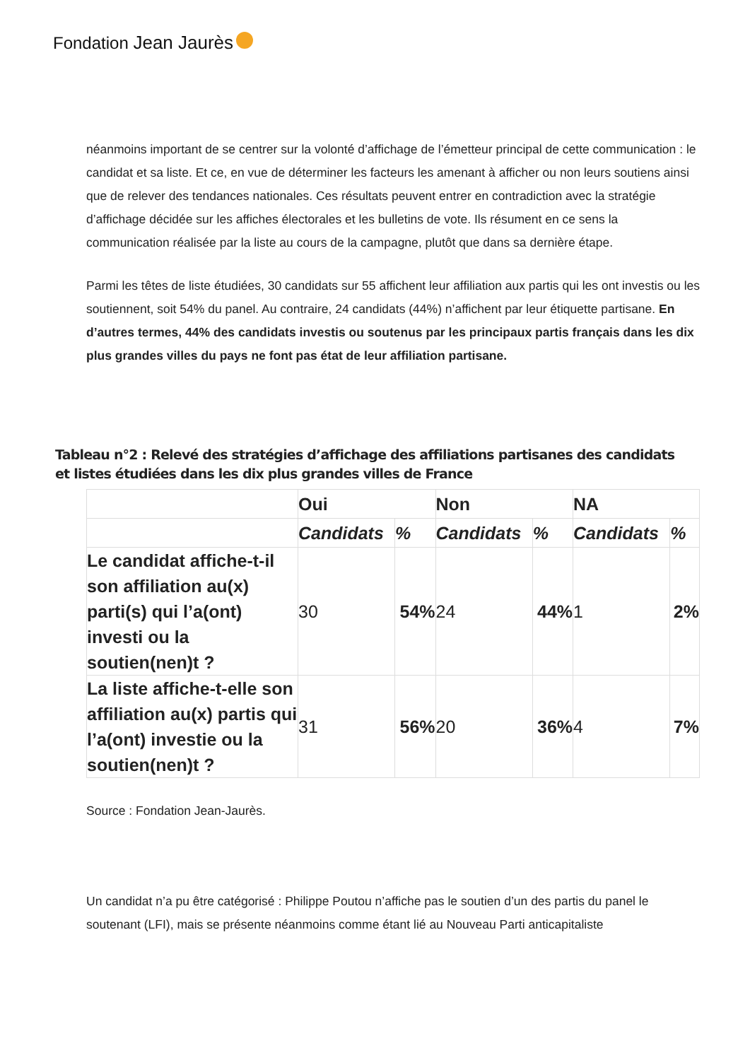Fondation Jean Jaurès
néanmoins important de se centrer sur la volonté d’affichage de l’émetteur principal de cette communication : le candidat et sa liste. Et ce, en vue de déterminer les facteurs les amenant à afficher ou non leurs soutiens ainsi que de relever des tendances nationales. Ces résultats peuvent entrer en contradiction avec la stratégie d’affichage décidée sur les affiches électorales et les bulletins de vote. Ils résument en ce sens la communication réalisée par la liste au cours de la campagne, plutôt que dans sa dernière étape.
Parmi les têtes de liste étudiées, 30 candidats sur 55 affichent leur affiliation aux partis qui les ont investis ou les soutiennent, soit 54% du panel. Au contraire, 24 candidats (44%) n’affichent par leur étiquette partisane. En d’autres termes, 44% des candidats investis ou soutenus par les principaux partis français dans les dix plus grandes villes du pays ne font pas état de leur affiliation partisane.
Tableau n°2 : Relevé des stratégies d’affichage des affiliations partisanes des candidats et listes étudiées dans les dix plus grandes villes de France
| | Oui | | Non | | NA | |
| --- | --- | --- | --- | --- | --- | --- |
| | Candidats | % | Candidats | % | Candidats | % |
| Le candidat affiche-t-il son affiliation au(x) parti(s) qui l’a(ont) investi ou la soutien(nen)t ? | 30 | 54% | 24 | 44% | 1 | 2% |
| La liste affiche-t-elle son affiliation au(x) partis qui l’a(ont) investie ou la soutien(nen)t ? | 31 | 56% | 20 | 36% | 4 | 7% |
Source : Fondation Jean-Jaurès.
Un candidat n’a pu être catégorisé : Philippe Poutou n’affiche pas le soutien d’un des partis du panel le soutenant (LFI), mais se présente néanmoins comme étant lié au Nouveau Parti anticapitaliste